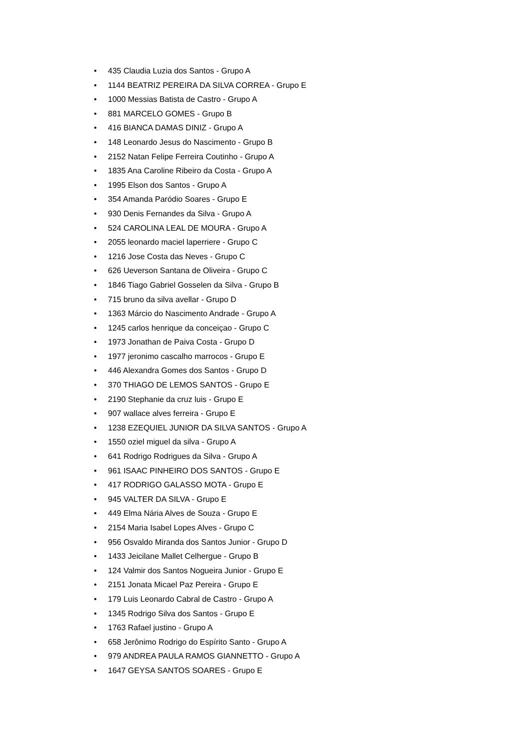• 435 Claudia Luzia dos Santos - Grupo A
• 1144 BEATRIZ PEREIRA DA SILVA CORREA - Grupo E
• 1000 Messias Batista de Castro - Grupo A
• 881 MARCELO GOMES - Grupo B
• 416 BIANCA DAMAS DINIZ - Grupo A
• 148 Leonardo Jesus do Nascimento - Grupo B
• 2152 Natan Felipe Ferreira Coutinho - Grupo A
• 1835 Ana Caroline Ribeiro da Costa - Grupo A
• 1995 Elson dos Santos - Grupo A
• 354 Amanda Paródio Soares - Grupo E
• 930 Denis Fernandes da Silva - Grupo A
• 524 CAROLINA LEAL DE MOURA - Grupo A
• 2055 leonardo maciel laperriere - Grupo C
• 1216 Jose Costa das Neves - Grupo C
• 626 Ueverson Santana de Oliveira - Grupo C
• 1846 Tiago Gabriel Gosselen da Silva - Grupo B
• 715 bruno da silva avellar - Grupo D
• 1363 Márcio do Nascimento Andrade - Grupo A
• 1245 carlos henrique da conceiçao - Grupo C
• 1973 Jonathan de Paiva Costa - Grupo D
• 1977 jeronimo cascalho marrocos - Grupo E
• 446 Alexandra Gomes dos Santos - Grupo D
• 370 THIAGO DE LEMOS SANTOS - Grupo E
• 2190 Stephanie da cruz luis - Grupo E
• 907 wallace alves ferreira - Grupo E
• 1238 EZEQUIEL JUNIOR DA SILVA SANTOS - Grupo A
• 1550 oziel miguel da silva - Grupo A
• 641 Rodrigo Rodrigues da Silva - Grupo A
• 961 ISAAC PINHEIRO DOS SANTOS - Grupo E
• 417 RODRIGO GALASSO MOTA - Grupo E
• 945 VALTER DA SILVA - Grupo E
• 449 Elma Nária Alves de Souza - Grupo E
• 2154 Maria Isabel Lopes Alves - Grupo C
• 956 Osvaldo Miranda dos Santos Junior - Grupo D
• 1433 Jeicilane Mallet Celhergue - Grupo B
• 124 Valmir dos Santos Nogueira Junior - Grupo E
• 2151 Jonata Micael Paz Pereira - Grupo E
• 179 Luis Leonardo Cabral de Castro - Grupo A
• 1345 Rodrigo Silva dos Santos - Grupo E
• 1763 Rafael justino - Grupo A
• 658 Jerônimo Rodrigo do Espírito Santo - Grupo A
• 979 ANDREA PAULA RAMOS GIANNETTO - Grupo A
• 1647 GEYSA SANTOS SOARES - Grupo E